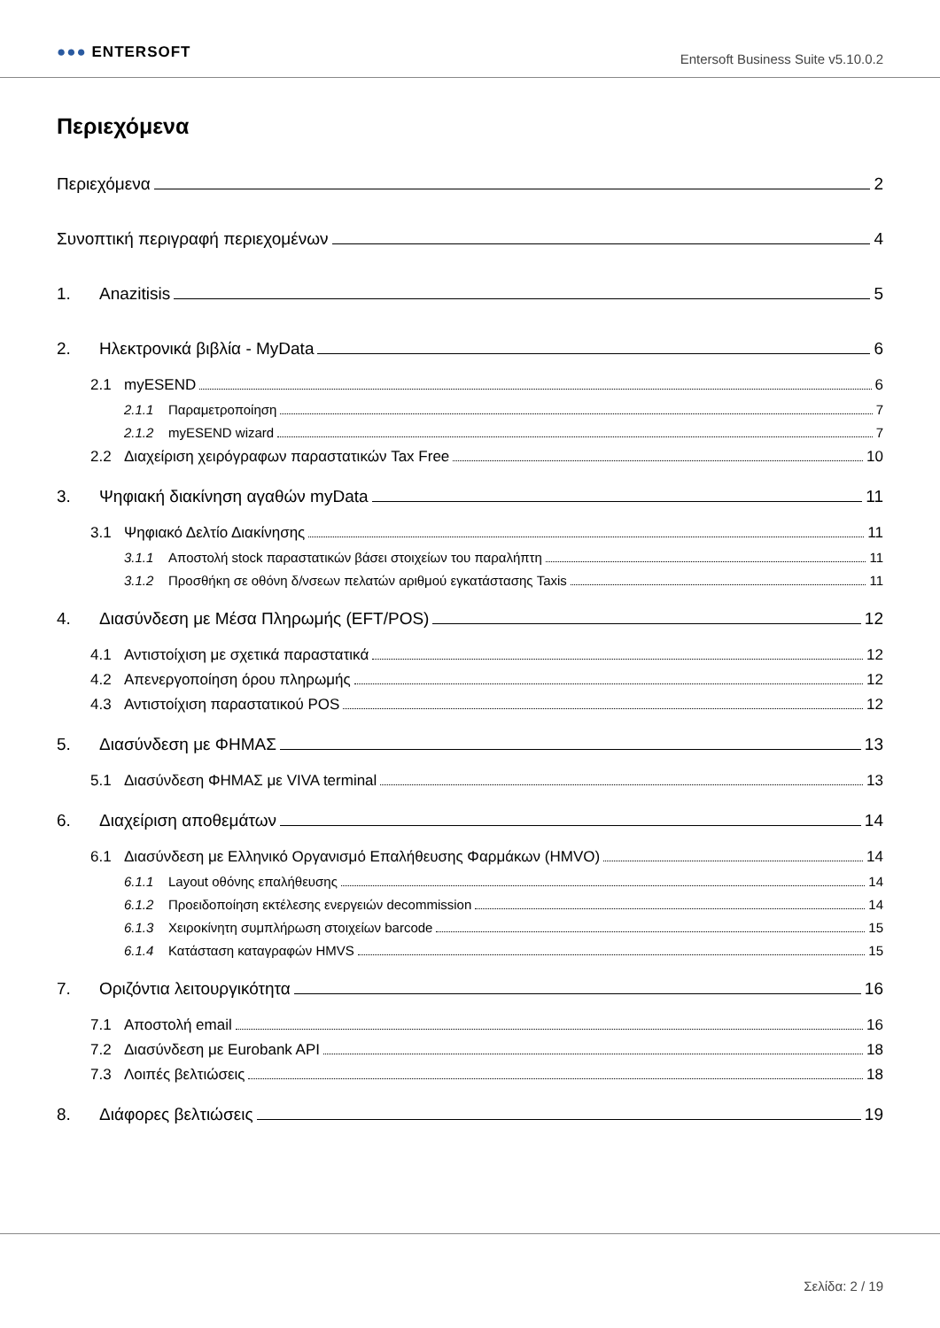●●● ENTERSOFT
Entersoft Business Suite v5.10.0.2
Περιεχόμενα
Περιεχόμενα 2
Συνοπτική περιγραφή περιεχομένων 4
1. Anazitisis 5
2. Ηλεκτρονικά βιβλία - MyData 6
2.1 myESEND 6
2.1.1 Παραμετροποίηση 7
2.1.2 myESEND wizard 7
2.2 Διαχείριση χειρόγραφων παραστατικών Tax Free 10
3. Ψηφιακή διακίνηση αγαθών myData 11
3.1 Ψηφιακό Δελτίο Διακίνησης 11
3.1.1 Αποστολή stock παραστατικών βάσει στοιχείων του παραλήπτη 11
3.1.2 Προσθήκη σε οθόνη δ/νσεων πελατών αριθμού εγκατάστασης Taxis 11
4. Διασύνδεση με Μέσα Πληρωμής (EFT/POS) 12
4.1 Αντιστοίχιση με σχετικά παραστατικά 12
4.2 Απενεργοποίηση όρου πληρωμής 12
4.3 Αντιστοίχιση παραστατικού POS 12
5. Διασύνδεση με ΦΗΜΑΣ 13
5.1 Διασύνδεση ΦΗΜΑΣ με VIVA terminal 13
6. Διαχείριση αποθεμάτων 14
6.1 Διασύνδεση με Ελληνικό Οργανισμό Επαλήθευσης Φαρμάκων (HMVO) 14
6.1.1 Layout οθόνης επαλήθευσης 14
6.1.2 Προειδοποίηση εκτέλεσης ενεργειών decommission 14
6.1.3 Χειροκίνητη συμπλήρωση στοιχείων barcode 15
6.1.4 Κατάσταση καταγραφών HMVS 15
7. Οριζόντια λειτουργικότητα 16
7.1 Αποστολή email 16
7.2 Διασύνδεση με Eurobank API 18
7.3 Λοιπές βελτιώσεις 18
8. Διάφορες βελτιώσεις 19
Σελίδα: 2 / 19